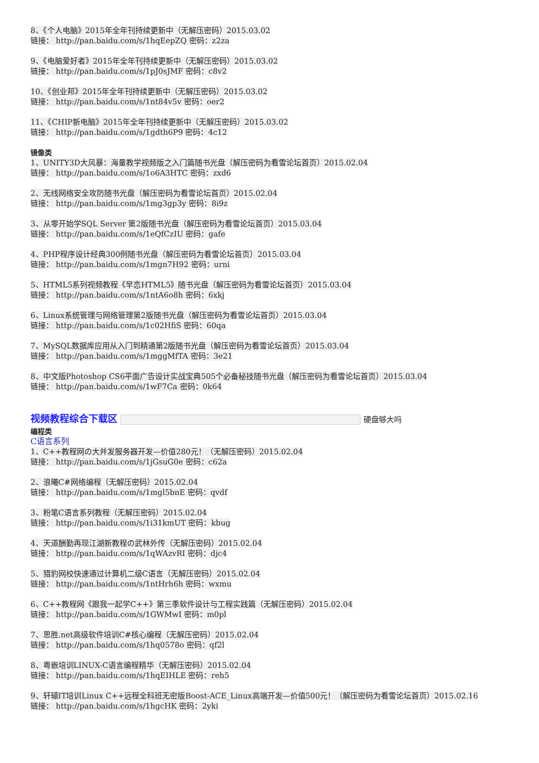8、《个人电脑》2015年全年刊持续更新中（无解压密码）2015.03.02
链接： http://pan.baidu.com/s/1hqEepZQ 密码：z2za
9、《电脑爱好者》2015年全年刊持续更新中（无解压密码）2015.03.02
链接： http://pan.baidu.com/s/1pJ0sJMF 密码：c8v2
10、《创业邦》2015年全年刊持续更新中（无解压密码）2015.03.02
链接： http://pan.baidu.com/s/1nt84v5v 密码：oer2
11、《CHIP新电脑》2015年全年刊持续更新中（无解压密码）2015.03.02
链接： http://pan.baidu.com/s/1gdth6P9 密码：4c12
镜像类
1、UNITY3D大风暴：海量教学视频版之入门篇随书光盘（解压密码为看雪论坛首页）2015.02.04
链接： http://pan.baidu.com/s/1o6A3HTC 密码：zxd6
2、无线网络安全攻防随书光盘（解压密码为看雪论坛首页）2015.02.04
链接： http://pan.baidu.com/s/1mg3gp3y 密码：8i9z
3、从零开始学SQL Server 第2版随书光盘（解压密码为看雪论坛首页）2015.03.04
链接： http://pan.baidu.com/s/1eQfCzIU 密码：gafe
4、PHP程序设计经典300例随书光盘（解压密码为看雪论坛首页）2015.03.04
链接： http://pan.baidu.com/s/1mgn7H92 密码：urni
5、HTML5系列视频教程《早恋HTML5》随书光盘（解压密码为看雪论坛首页）2015.03.04
链接： http://pan.baidu.com/s/1ntA6o8h 密码：6xkj
6、Linux系统管理与网络管理第2版随书光盘（解压密码为看雪论坛首页）2015.03.04
链接： http://pan.baidu.com/s/1c02HfiS 密码：60qa
7、MySQL数据库应用从入门到精通第2版随书光盘（解压密码为看雪论坛首页）2015.03.04
链接： http://pan.baidu.com/s/1mggMfTA 密码：3e21
8、中文版Photoshop CS6平面广告设计实战宝典505个必备秘技随书光盘（解压密码为看雪论坛首页）2015.03.04
链接： http://pan.baidu.com/s/1wF7Ca 密码：0k64
视频教程综合下载区 硬盘够大吗
编程类
C语言系列
1、C++教程网の大并发服务器开发—价值280元！（无解压密码）2015.02.04
链接： http://pan.baidu.com/s/1jGsuG0e 密码：c62a
2、浪曦C#网络编程（无解压密码）2015.02.04
链接： http://pan.baidu.com/s/1mgl5bnE 密码：qvdf
3、粉笔C语言系列教程（无解压密码）2015.02.04
链接： http://pan.baidu.com/s/1i31kmUT 密码：kbug
4、天道酬勤再现江湖新教程の武林外传（无解压密码）2015.02.04
链接： http://pan.baidu.com/s/1qWAzvRI 密码：djc4
5、猎豹网校快速通过计算机二级C语言（无解压密码）2015.02.04
链接： http://pan.baidu.com/s/1ntHrh6h 密码：wxmu
6、C++教程网《跟我一起学C++》第三季软件设计与工程实践篇（无解压密码）2015.02.04
链接： http://pan.baidu.com/s/1GWMwI 密码：m0pl
7、思胜.net高级软件培训C#核心编程（无解压密码）2015.02.04
链接： http://pan.baidu.com/s/1hq0578o 密码：qf2l
8、粤嵌培训LINUX-C语言编程精华（无解压密码）2015.02.04
链接： http://pan.baidu.com/s/1hqEIHLE 密码：reh5
9、轩辕IT培训Linux C++远程全科班无密版Boost-ACE_Linux高端开发—价值500元！（解压密码为看雪论坛首页）2015.02.16
链接： http://pan.baidu.com/s/1hgcHK 密码：2yki